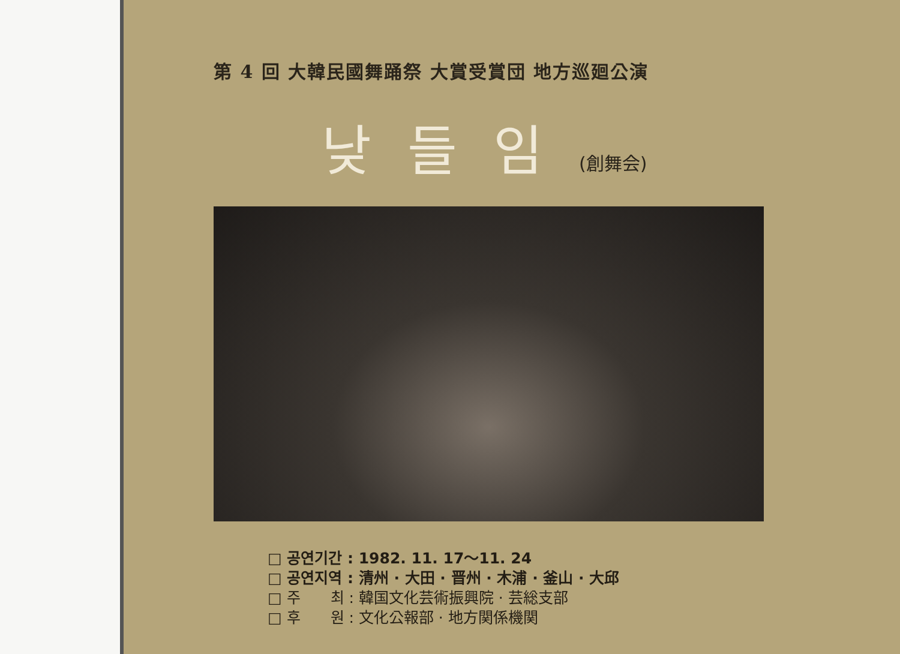第 4 回 大韓民國舞踊祭 大賞受賞団 地方巡廻公演
낮들임(創舞会)
□ 공연기간 : 1982. 11. 17～11. 24
□ 공연지역 : 清州 · 大田 · 晋州 · 木浦 · 釜山 · 大邱
□ 주　　최 : 韓国文化芸術振興院 · 芸総支部
□ 후　　원 : 文化公報部 · 地方関係機関